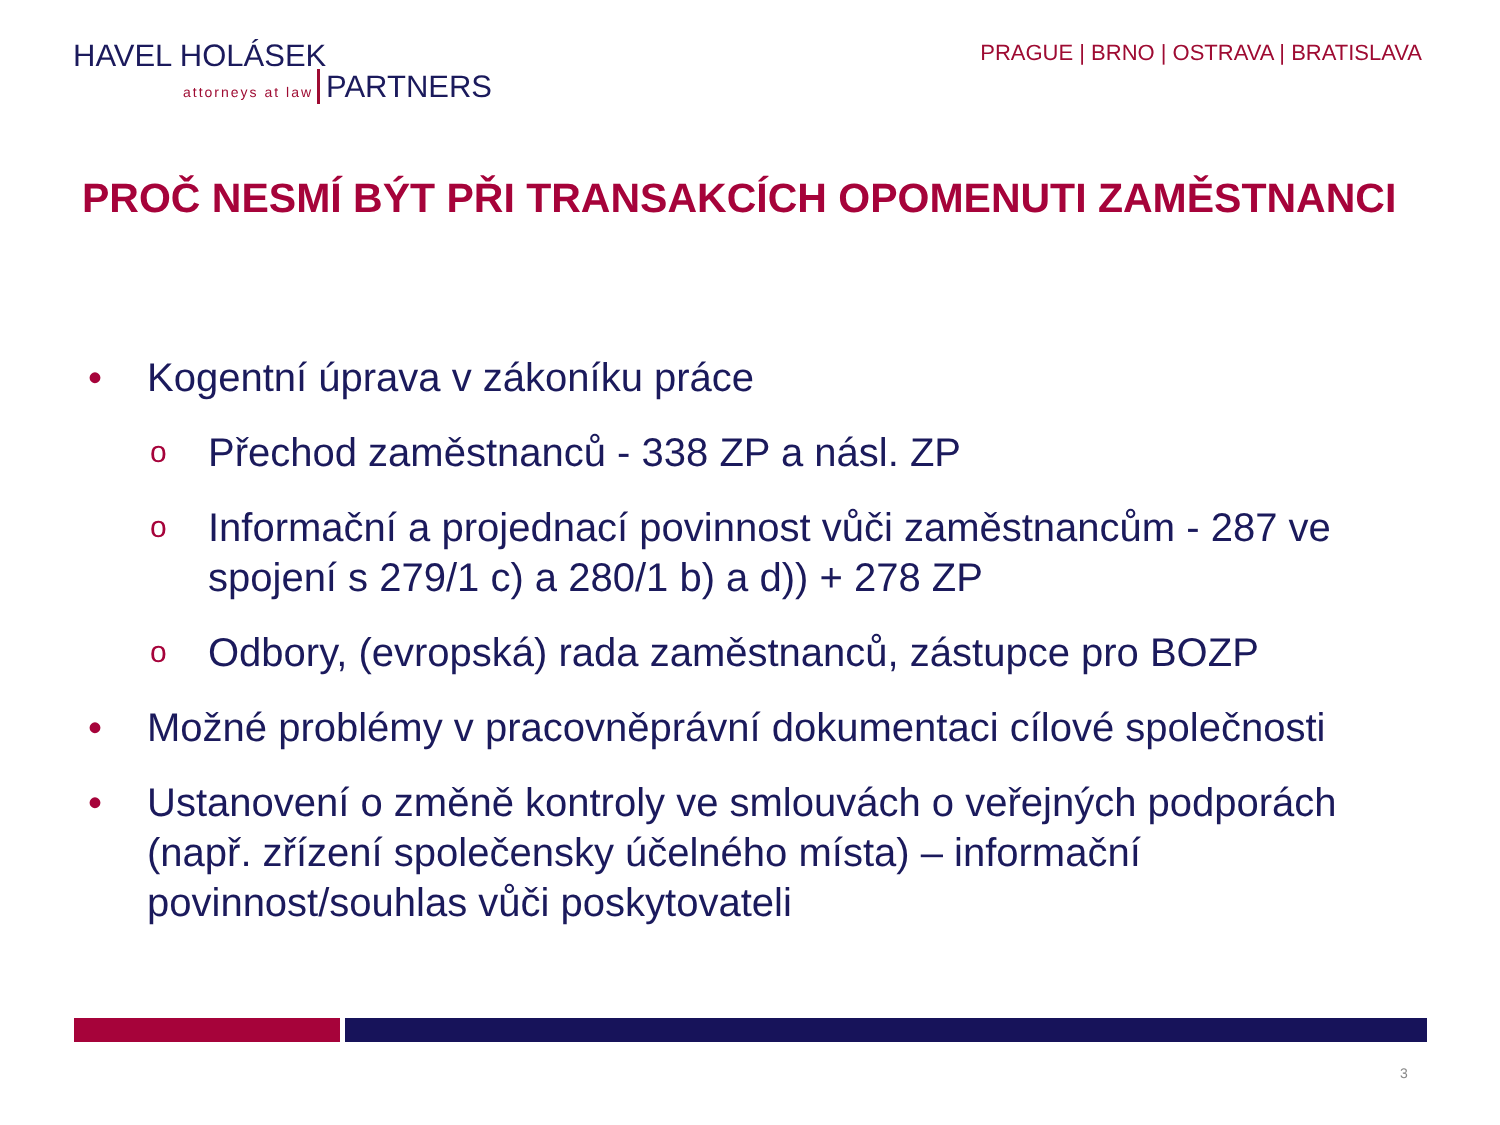HAVEL HOLÁSEK
attorneys at law PARTNERS
PRAGUE | BRNO | OSTRAVA | BRATISLAVA
PROČ NESMÍ BÝT PŘI TRANSAKCÍCH OPOMENUTI ZAMĚSTNANCI
• Kogentní úprava v zákoníku práce
o Přechod zaměstnanců - 338 ZP a násl. ZP
o Informační a projednací povinnost vůči zaměstnancům - 287 ve spojení s 279/1 c) a 280/1 b) a d)) + 278 ZP
o Odbory, (evropská) rada zaměstnanců, zástupce pro BOZP
• Možné problémy v pracovněprávní dokumentaci cílové společnosti
• Ustanovení o změně kontroly ve smlouvách o veřejných podporách (např. zřízení společensky účelného místa) – informační povinnost/souhlas vůči poskytovateli
3